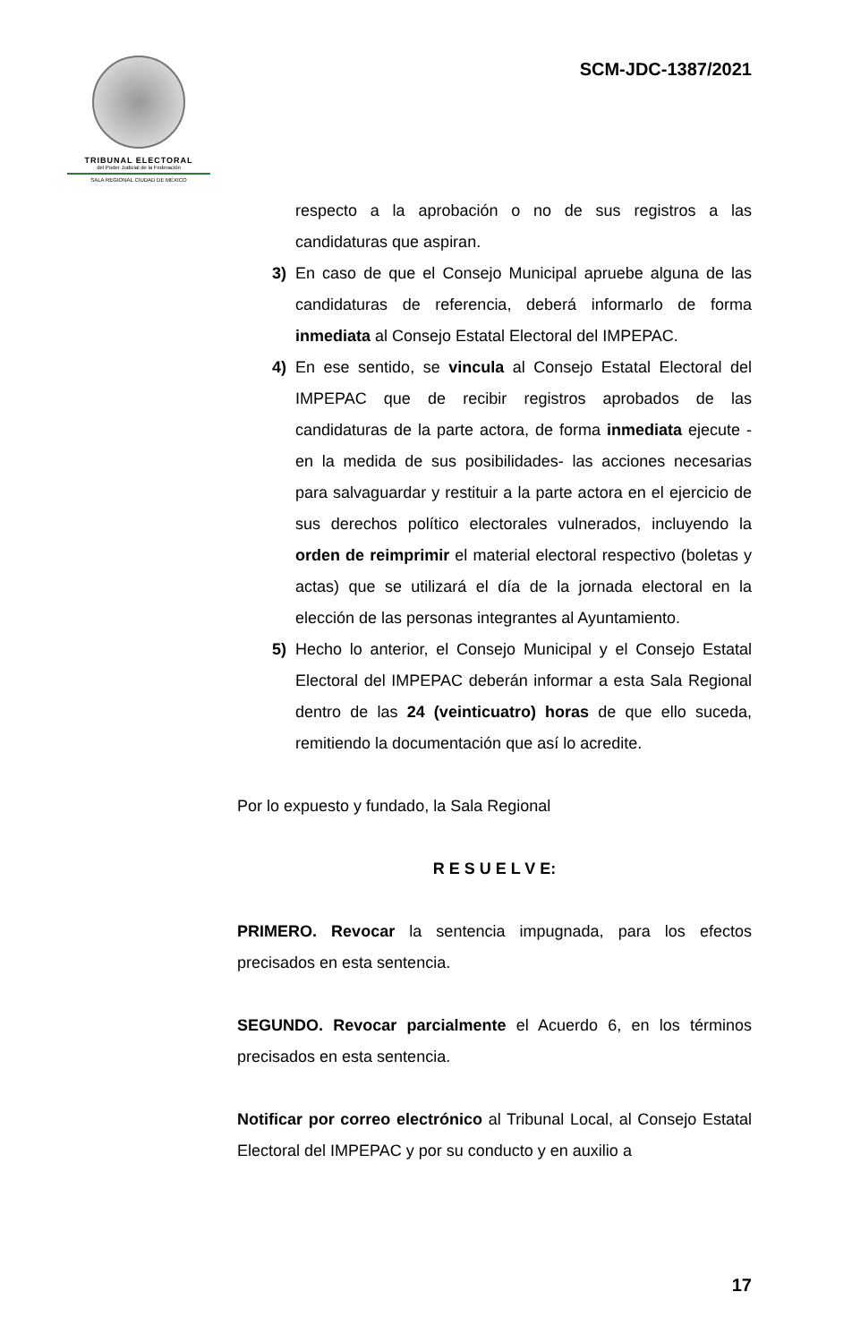TRIBUNAL ELECTORAL
del Poder Judicial de la Federación
SALA REGIONAL CIUDAD DE MÉXICO
SCM-JDC-1387/2021
respecto a la aprobación o no de sus registros a las candidaturas que aspiran.
3) En caso de que el Consejo Municipal apruebe alguna de las candidaturas de referencia, deberá informarlo de forma inmediata al Consejo Estatal Electoral del IMPEPAC.
4) En ese sentido, se vincula al Consejo Estatal Electoral del IMPEPAC que de recibir registros aprobados de las candidaturas de la parte actora, de forma inmediata ejecute -en la medida de sus posibilidades- las acciones necesarias para salvaguardar y restituir a la parte actora en el ejercicio de sus derechos político electorales vulnerados, incluyendo la orden de reimprimir el material electoral respectivo (boletas y actas) que se utilizará el día de la jornada electoral en la elección de las personas integrantes al Ayuntamiento.
5) Hecho lo anterior, el Consejo Municipal y el Consejo Estatal Electoral del IMPEPAC deberán informar a esta Sala Regional dentro de las 24 (veinticuatro) horas de que ello suceda, remitiendo la documentación que así lo acredite.
Por lo expuesto y fundado, la Sala Regional
R E S U E L V E:
PRIMERO. Revocar la sentencia impugnada, para los efectos precisados en esta sentencia.
SEGUNDO. Revocar parcialmente el Acuerdo 6, en los términos precisados en esta sentencia.
Notificar por correo electrónico al Tribunal Local, al Consejo Estatal Electoral del IMPEPAC y por su conducto y en auxilio a
17